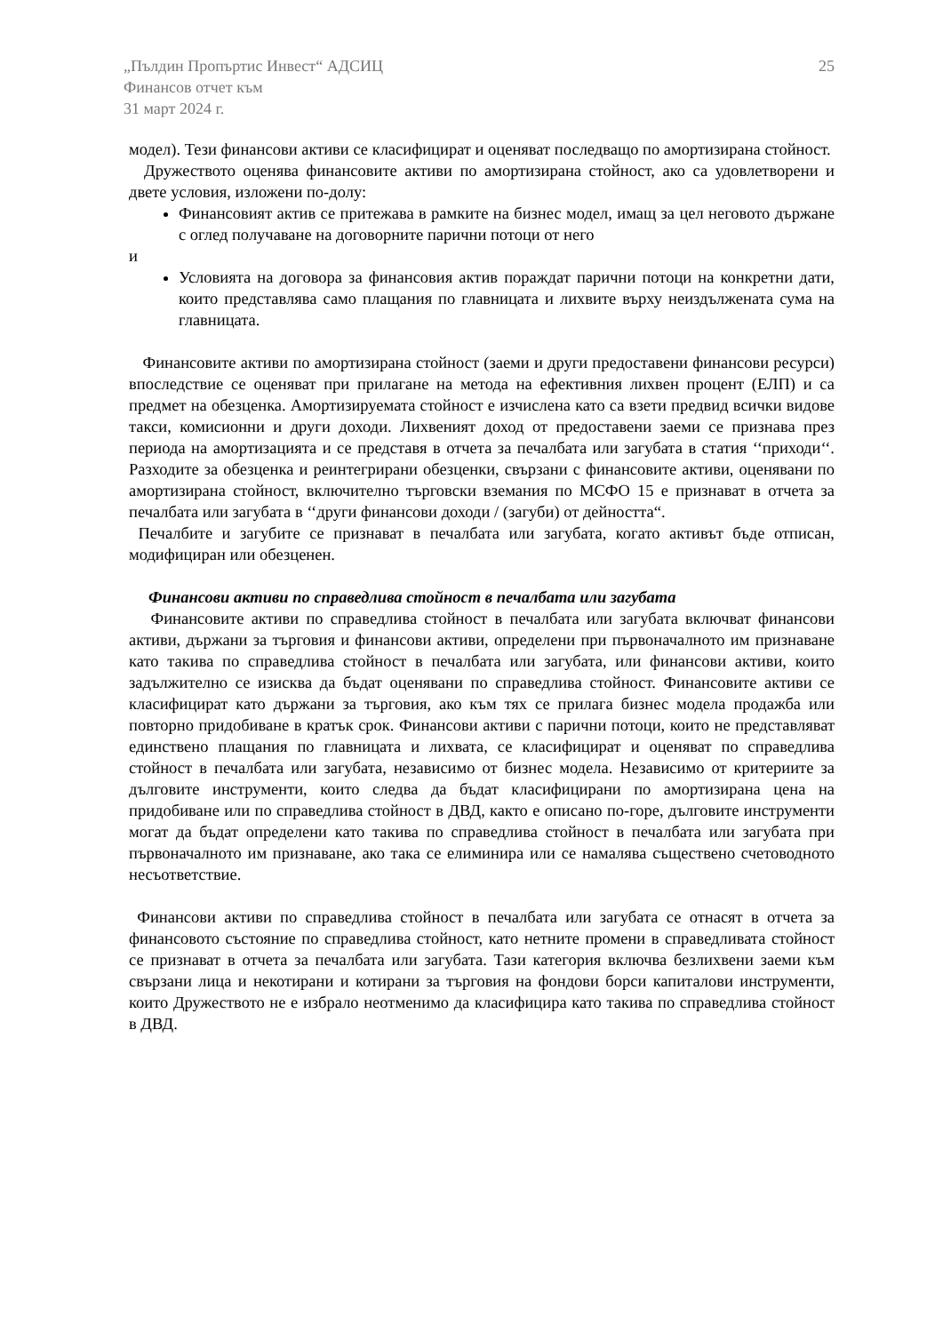„Пълдин Пропъртис Инвест“ АДСИЦ 25
Финансов отчет към
31 март 2024 г.
модел). Тези финансови активи се класифицират и оценяват последващо по амортизирана стойност.
Дружеството оценява финансовите активи по амортизирана стойност, ако са удовлетворени и двете условия, изложени по-долу:
Финансовият актив се притежава в рамките на бизнес модел, имащ за цел неговото държане с оглед получаване на договорните парични потоци от него
и
Условията на договора за финансовия актив пораждат парични потоци на конкретни дати, които представлява само плащания по главницата и лихвите върху неиздължената сума на главницата.
Финансовите активи по амортизирана стойност (заеми и други предоставени финансови ресурси) впоследствие се оценяват при прилагане на метода на ефективния лихвен процент (ЕЛП) и са предмет на обезценка. Амортизируемата стойност е изчислена като са взети предвид всички видове такси, комисионни и други доходи. Лихвеният доход от предоставени заеми се признава през периода на амортизацията и се представя в отчета за печалбата или загубата в статия ‘‘приходи‘‘. Разходите за обезценка и реинтегрирани обезценки, свързани с финансовите активи, оценявани по амортизирана стойност, включително търговски вземания по МСФО 15 е признават в отчета за печалбата или загубата в ‘‘други финансови доходи / (загуби) от дейността“.
Печалбите и загубите се признават в печалбата или загубата, когато активът бъде отписан, модифициран или обезценен.
Финансови активи по справедлива стойност в печалбата или загубата
Финансовите активи по справедлива стойност в печалбата или загубата включват финансови активи, държани за търговия и финансови активи, определени при първоначалното им признаване като такива по справедлива стойност в печалбата или загубата, или финансови активи, които задължително се изисква да бъдат оценявани по справедлива стойност. Финансовите активи се класифицират като държани за търговия, ако към тях се прилага бизнес модела продажба или повторно придобиване в кратък срок. Финансови активи с парични потоци, които не представляват единствено плащания по главницата и лихвата, се класифицират и оценяват по справедлива стойност в печалбата или загубата, независимо от бизнес модела. Независимо от критериите за дълговите инструменти, които следва да бъдат класифицирани по амортизирана цена на придобиване или по справедлива стойност в ДВД, както е описано по-горе, дълговите инструменти могат да бъдат определени като такива по справедлива стойност в печалбата или загубата при първоначалното им признаване, ако така се елиминира или се намалява съществено счетоводното несъответствие.
Финансови активи по справедлива стойност в печалбата или загубата се отнасят в отчета за финансовото състояние по справедлива стойност, като нетните промени в справедливата стойност се признават в отчета за печалбата или загубата. Тази категория включва безлихвени заеми към свързани лица и некотирани и котирани за търговия на фондови борси капиталови инструменти, които Дружеството не е избрало неотменимо да класифицира като такива по справедлива стойност в ДВД.